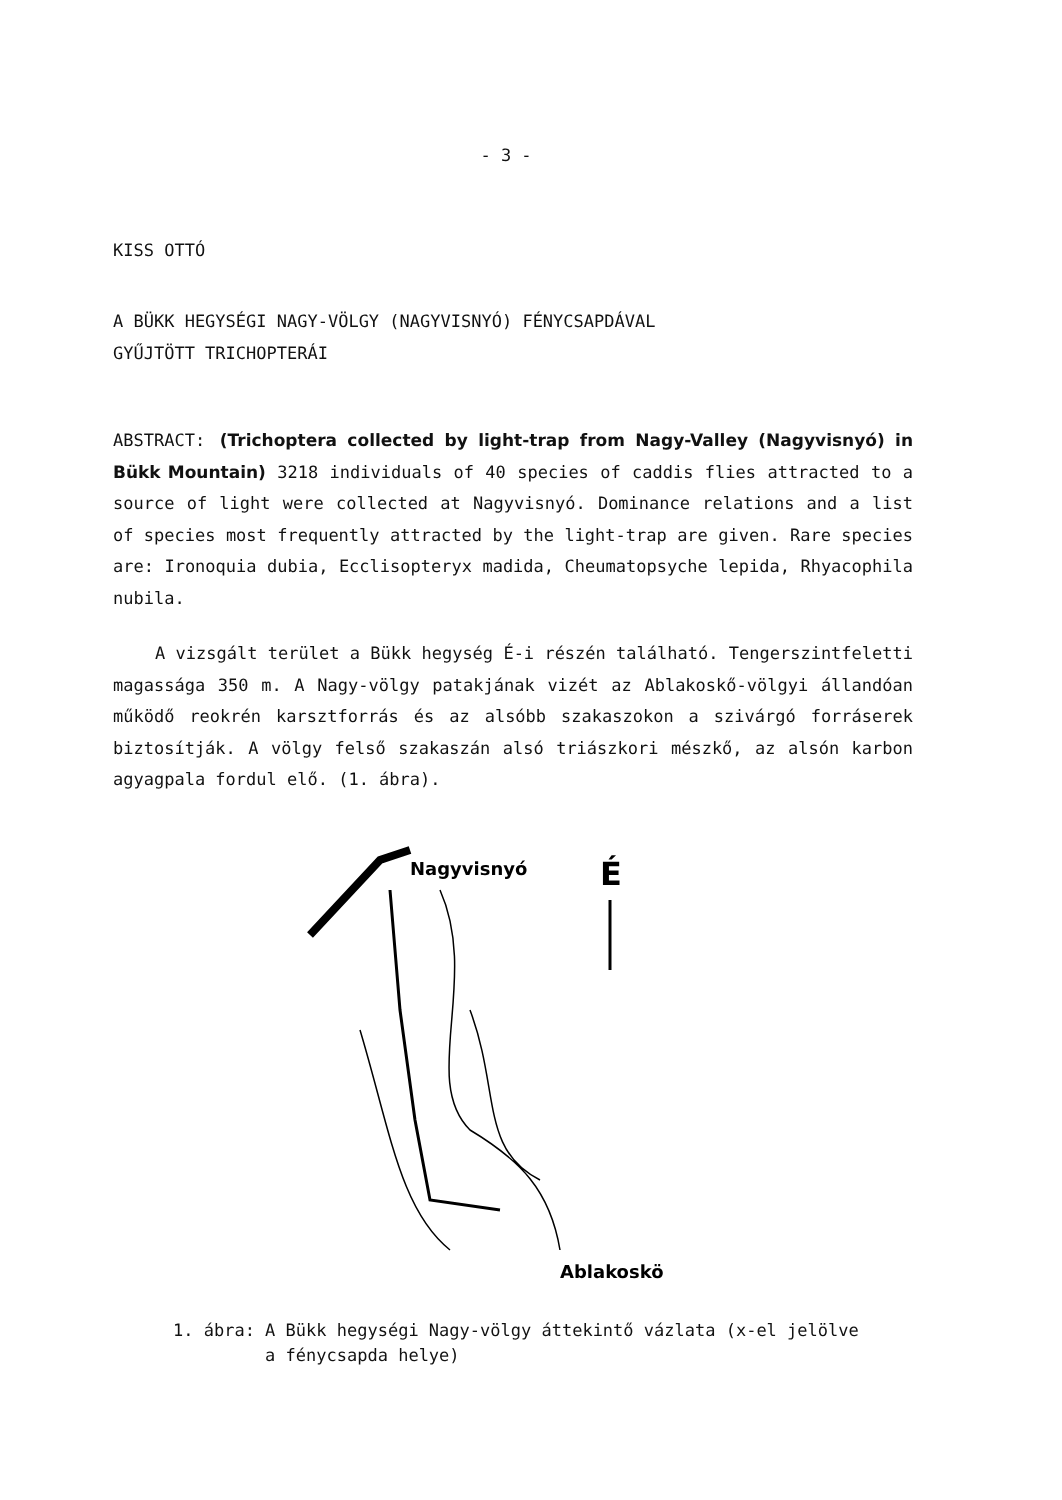- 3 -
KISS OTTÓ
A BÜKK HEGYSÉGI NAGY-VÖLGY (NAGYVISNYÓ) FÉNYCSAPDÁVAL
GYŰJTÖTT TRICHOPTERÁI
ABSTRACT: (Trichoptera collected by light-trap from Nagy-Valley (Nagyvisnyó) in Bükk Mountain) 3218 individuals of 40 species of caddis flies attracted to a source of light were collected at Nagyvisnyó. Dominance relations and a list of species most frequently attracted by the light-trap are given. Rare species are: Ironoquia dubia, Ecclisopteryx madida, Cheumatopsyche lepida, Rhyacophila nubila.
A vizsgált terület a Bükk hegység É-i részén található. Tengerszintfeletti magassága 350 m. A Nagy-völgy patakjának vizét az Ablakoskő-völgyi állandóan működő reokrén karsztforrás és az alsóbb szakaszokon a szivárgó forráserek biztosítják. A völgy felső szakaszán alsó triászkori mészkő, az alsón karbon agyagpala fordul elő. (1. ábra).
É
Nagyvisnyó
Ablakoskö
1. ábra: A Bükk hegységi Nagy-völgy áttekintő vázlata (x-el jelölve
a fénycsapda helye)